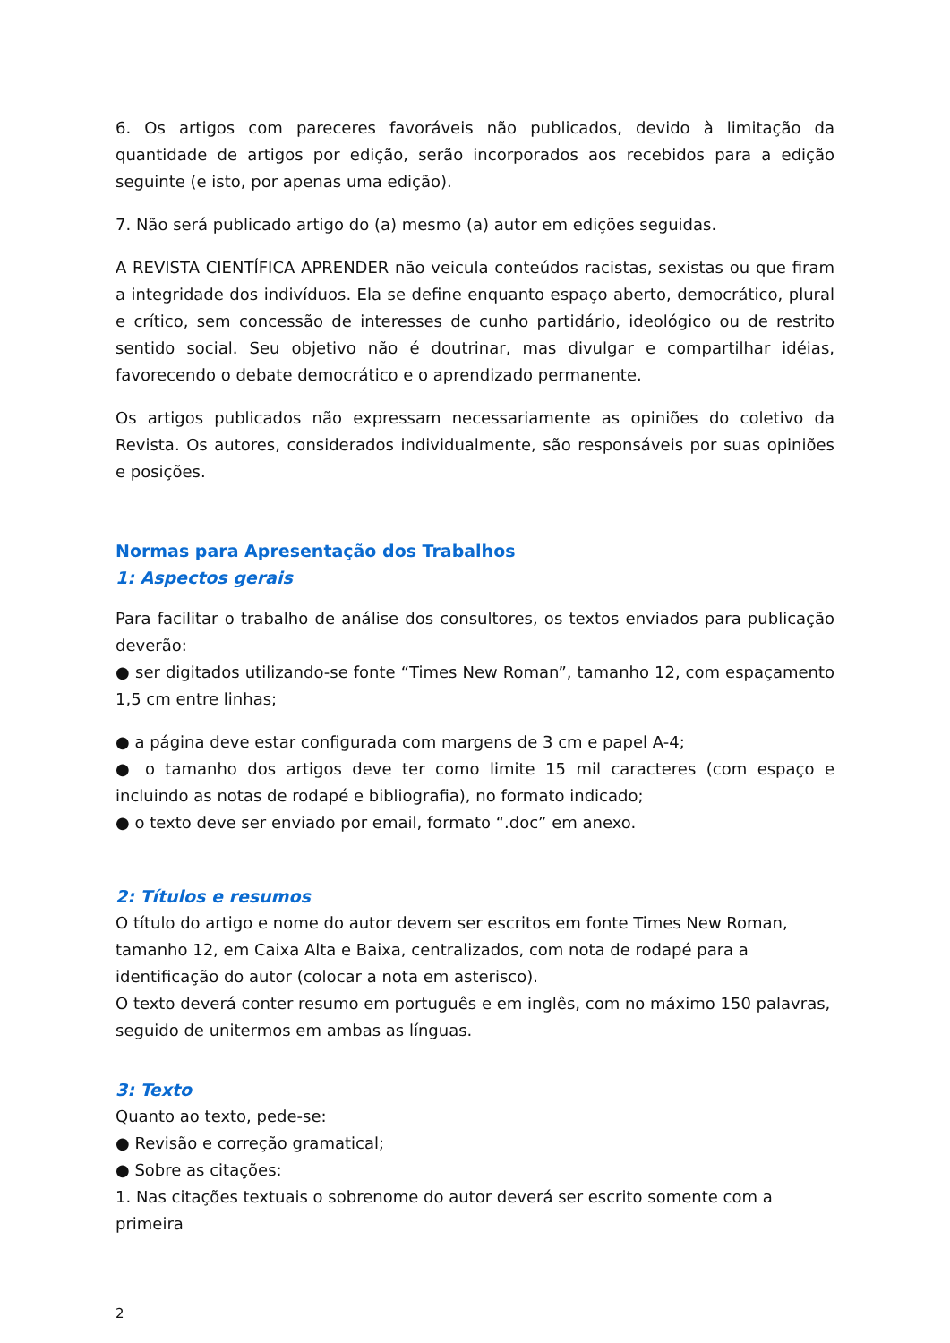6. Os artigos com pareceres favoráveis não publicados, devido à limitação da quantidade de artigos por edição, serão incorporados aos recebidos para a edição seguinte (e isto, por apenas uma edição).
7. Não será publicado artigo do (a) mesmo (a) autor em edições seguidas.
A REVISTA CIENTÍFICA APRENDER não veicula conteúdos racistas, sexistas ou que firam a integridade dos indivíduos. Ela se define enquanto espaço aberto, democrático, plural e crítico, sem concessão de interesses de cunho partidário, ideológico ou de restrito sentido social. Seu objetivo não é doutrinar, mas divulgar e compartilhar idéias, favorecendo o debate democrático e o aprendizado permanente.
Os artigos publicados não expressam necessariamente as opiniões do coletivo da Revista. Os autores, considerados individualmente, são responsáveis por suas opiniões e posições.
Normas para Apresentação dos Trabalhos
1: Aspectos gerais
Para facilitar o trabalho de análise dos consultores, os textos enviados para publicação deverão:
● ser digitados utilizando-se fonte “Times New Roman”, tamanho 12, com espaçamento 1,5 cm entre linhas;
● a página deve estar configurada com margens de 3 cm e papel A-4;
● o tamanho dos artigos deve ter como limite 15 mil caracteres (com espaço e incluindo as notas de rodapé e bibliografia), no formato indicado;
● o texto deve ser enviado por email, formato “.doc” em anexo.
2: Títulos e resumos
O título do artigo e nome do autor devem ser escritos em fonte Times New Roman, tamanho 12, em Caixa Alta e Baixa, centralizados, com nota de rodapé para a identificação do autor (colocar a nota em asterisco).
O texto deverá conter resumo em português e em inglês, com no máximo 150 palavras, seguido de unitermos em ambas as línguas.
3: Texto
Quanto ao texto, pede-se:
● Revisão e correção gramatical;
● Sobre as citações:
1. Nas citações textuais o sobrenome do autor deverá ser escrito somente com a primeira
2